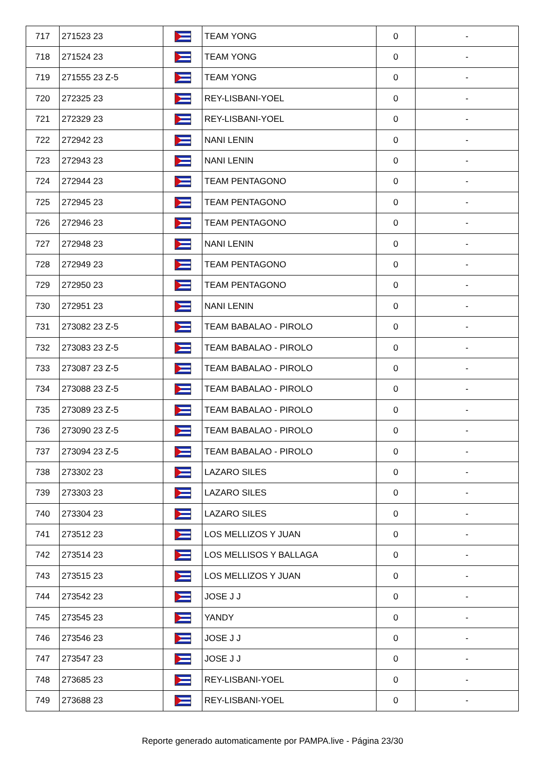| 717 | 271523 23 | | TEAM YONG | 0 | - |
| 718 | 271524 23 | | TEAM YONG | 0 | - |
| 719 | 271555 23 Z-5 | | TEAM YONG | 0 | - |
| 720 | 272325 23 | | REY-LISBANI-YOEL | 0 | - |
| 721 | 272329 23 | | REY-LISBANI-YOEL | 0 | - |
| 722 | 272942 23 | | NANI LENIN | 0 | - |
| 723 | 272943 23 | | NANI LENIN | 0 | - |
| 724 | 272944 23 | | TEAM PENTAGONO | 0 | - |
| 725 | 272945 23 | | TEAM PENTAGONO | 0 | - |
| 726 | 272946 23 | | TEAM PENTAGONO | 0 | - |
| 727 | 272948 23 | | NANI LENIN | 0 | - |
| 728 | 272949 23 | | TEAM PENTAGONO | 0 | - |
| 729 | 272950 23 | | TEAM PENTAGONO | 0 | - |
| 730 | 272951 23 | | NANI LENIN | 0 | - |
| 731 | 273082 23 Z-5 | | TEAM BABALAO - PIROLO | 0 | - |
| 732 | 273083 23 Z-5 | | TEAM BABALAO - PIROLO | 0 | - |
| 733 | 273087 23 Z-5 | | TEAM BABALAO - PIROLO | 0 | - |
| 734 | 273088 23 Z-5 | | TEAM BABALAO - PIROLO | 0 | - |
| 735 | 273089 23 Z-5 | | TEAM BABALAO - PIROLO | 0 | - |
| 736 | 273090 23 Z-5 | | TEAM BABALAO - PIROLO | 0 | - |
| 737 | 273094 23 Z-5 | | TEAM BABALAO - PIROLO | 0 | - |
| 738 | 273302 23 | | LAZARO SILES | 0 | - |
| 739 | 273303 23 | | LAZARO SILES | 0 | - |
| 740 | 273304 23 | | LAZARO SILES | 0 | - |
| 741 | 273512 23 | | LOS MELLIZOS Y JUAN | 0 | - |
| 742 | 273514 23 | | LOS MELLISOS Y BALLAGA | 0 | - |
| 743 | 273515 23 | | LOS MELLIZOS Y JUAN | 0 | - |
| 744 | 273542 23 | | JOSE J J | 0 | - |
| 745 | 273545 23 | | YANDY | 0 | - |
| 746 | 273546 23 | | JOSE J J | 0 | - |
| 747 | 273547 23 | | JOSE J J | 0 | - |
| 748 | 273685 23 | | REY-LISBANI-YOEL | 0 | - |
| 749 | 273688 23 | | REY-LISBANI-YOEL | 0 | - |
Reporte generado automaticamente por PAMPA.live - Página 23/30